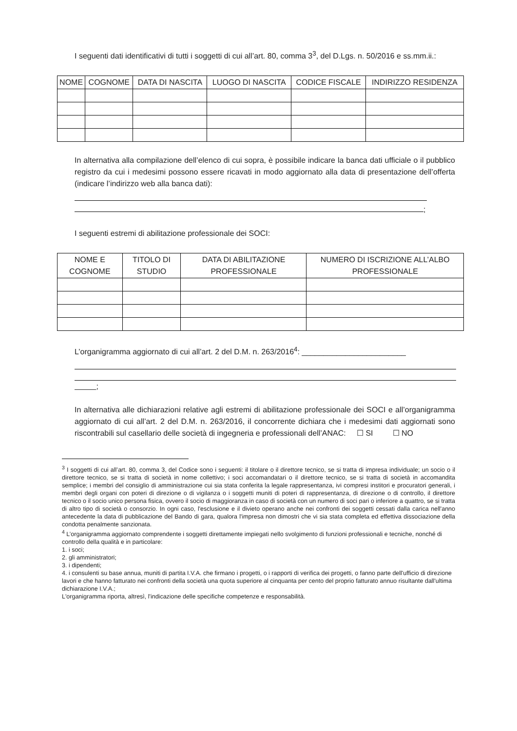I seguenti dati identificativi di tutti i soggetti di cui all’art. 80, comma 3<sup>3</sup>, del D.Lgs. n. 50/2016 e ss.mm.ii.:
| NOME | COGNOME | DATA DI NASCITA | LUOGO DI NASCITA | CODICE FISCALE | INDIRIZZO RESIDENZA |
| --- | --- | --- | --- | --- | --- |
In alternativa alla compilazione dell’elenco di cui sopra, è possibile indicare la banca dati ufficiale o il pubblico registro da cui i medesimi possono essere ricavati in modo aggiornato alla data di presentazione dell’offerta (indicare l’indirizzo web alla banca dati):
;
I seguenti estremi di abilitazione professionale dei SOCI:
| NOME E COGNOME | TITOLO DI STUDIO | DATA DI ABILITAZIONE PROFESSIONALE | NUMERO DI ISCRIZIONE ALL’ALBO PROFESSIONALE |
| --- | --- | --- | --- |
L’organigramma aggiornato di cui all’art. 2 del D.M. n. 263/2016<sup>4</sup>: ________________________
;
In alternativa alle dichiarazioni relative agli estremi di abilitazione professionale dei SOCI e all’organigramma aggiornato di cui all’art. 2 del D.M. n. 263/2016, il concorrente dichiara che i medesimi dati aggiornati sono riscontrabili sul casellario delle società di ingegneria e professionali dell’ANAC: ☐ SI ☐ NO
<sup>3</sup> I soggetti di cui all’art. 80, comma 3, del Codice sono i seguenti: il titolare o il direttore tecnico, se si tratta di impresa individuale; un socio o il direttore tecnico, se si tratta di società in nome collettivo; i soci accomandatari o il direttore tecnico, se si tratta di società in accomandita semplice; i membri del consiglio di amministrazione cui sia stata conferita la legale rappresentanza, ivi compresi institori e procuratori generali, i membri degli organi con poteri di direzione o di vigilanza o i soggetti muniti di poteri di rappresentanza, di direzione o di controllo, il direttore tecnico o il socio unico persona fisica, ovvero il socio di maggioranza in caso di società con un numero di soci pari o inferiore a quattro, se si tratta di altro tipo di società o consorzio. In ogni caso, l'esclusione e il divieto operano anche nei confronti dei soggetti cessati dalla carica nell'anno antecedente la data di pubblicazione del Bando di gara, qualora l'impresa non dimostri che vi sia stata completa ed effettiva dissociazione della condotta penalmente sanzionata.
<sup>4</sup> L’organigramma aggiornato comprendente i soggetti direttamente impiegati nello svolgimento di funzioni professionali e tecniche, nonché di controllo della qualità e in particolare:
1. i soci;
2. gli amministratori;
3. i dipendenti;
4. i consulenti su base annua, muniti di partita I.V.A. che firmano i progetti, o i rapporti di verifica dei progetti, o fanno parte dell'ufficio di direzione lavori e che hanno fatturato nei confronti della società una quota superiore al cinquanta per cento del proprio fatturato annuo risultante dall'ultima dichiarazione I.V.A.;
L'organigramma riporta, altresì, l'indicazione delle specifiche competenze e responsabilità.